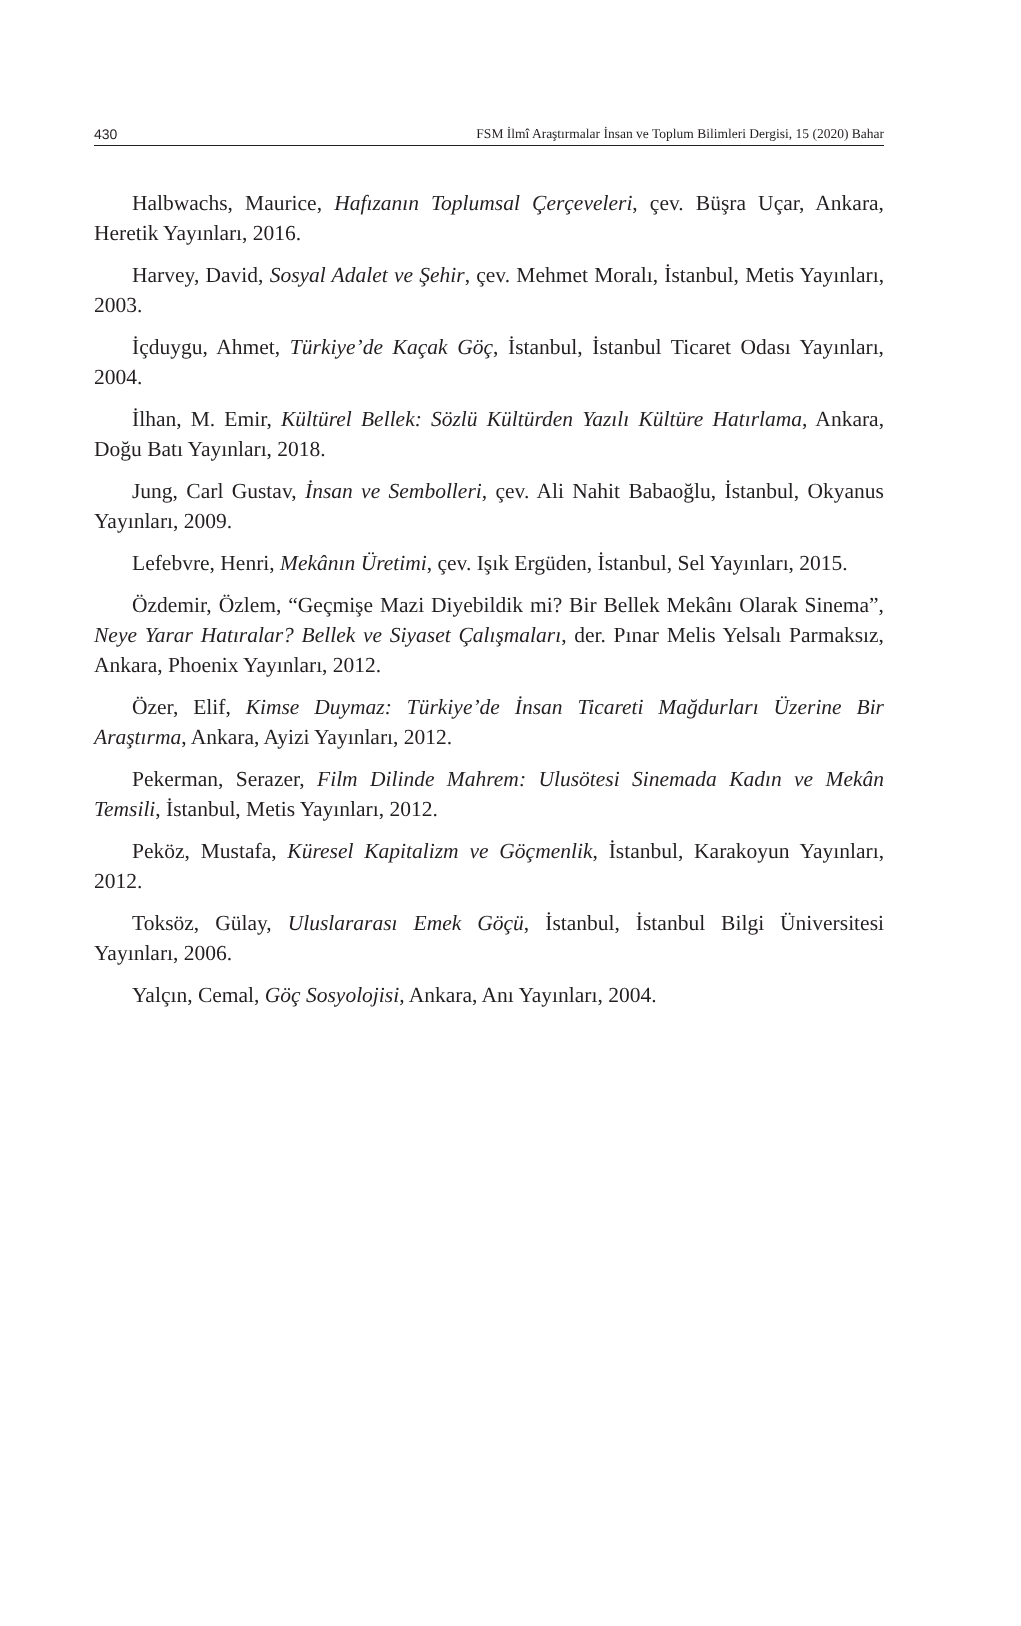430 FSM İlmî Araştırmalar İnsan ve Toplum Bilimleri Dergisi, 15 (2020) Bahar
Halbwachs, Maurice, Hafızanın Toplumsal Çerçeveleri, çev. Büşra Uçar, Ankara, Heretik Yayınları, 2016.
Harvey, David, Sosyal Adalet ve Şehir, çev. Mehmet Moralı, İstanbul, Metis Yayınları, 2003.
İçduygu, Ahmet, Türkiye’de Kaçak Göç, İstanbul, İstanbul Ticaret Odası Yayınları, 2004.
İlhan, M. Emir, Kültürel Bellek: Sözlü Kültürden Yazılı Kültüre Hatırlama, Ankara, Doğu Batı Yayınları, 2018.
Jung, Carl Gustav, İnsan ve Sembolleri, çev. Ali Nahit Babaoğlu, İstanbul, Okyanus Yayınları, 2009.
Lefebvre, Henri, Mekânın Üretimi, çev. Işık Ergüden, İstanbul, Sel Yayınları, 2015.
Özdemir, Özlem, “Geçmişe Mazi Diyebildik mi? Bir Bellek Mekânı Olarak Sinema”, Neye Yarar Hatıralar? Bellek ve Siyaset Çalışmaları, der. Pınar Melis Yelsalı Parmaksız, Ankara, Phoenix Yayınları, 2012.
Özer, Elif, Kimse Duymaz: Türkiye’de İnsan Ticareti Mağdurları Üzerine Bir Araştırma, Ankara, Ayizi Yayınları, 2012.
Pekerman, Serazer, Film Dilinde Mahrem: Ulusötesi Sinemada Kadın ve Mekân Temsili, İstanbul, Metis Yayınları, 2012.
Peköz, Mustafa, Küresel Kapitalizm ve Göçmenlik, İstanbul, Karakoyun Yayınları, 2012.
Toksöz, Gülay, Uluslararası Emek Göçü, İstanbul, İstanbul Bilgi Üniversitesi Yayınları, 2006.
Yalçın, Cemal, Göç Sosyolojisi, Ankara, Anı Yayınları, 2004.